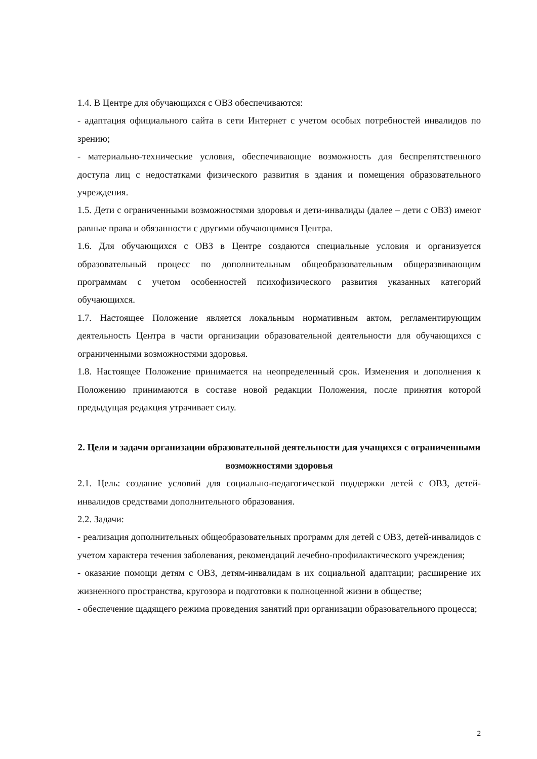1.4. В Центре для обучающихся с ОВЗ обеспечиваются:
- адаптация официального сайта в сети Интернет с учетом особых потребностей инвалидов по зрению;
- материально-технические условия, обеспечивающие возможность для беспрепятственного доступа лиц с недостатками физического развития в здания и помещения образовательного учреждения.
1.5. Дети с ограниченными возможностями здоровья и дети-инвалиды (далее – дети с ОВЗ) имеют равные права и обязанности с другими обучающимися Центра.
1.6. Для обучающихся с ОВЗ в Центре создаются специальные условия и организуется образовательный процесс по дополнительным общеобразовательным общеразвивающим программам с учетом особенностей психофизического развития указанных категорий обучающихся.
1.7. Настоящее Положение является локальным нормативным актом, регламентирующим деятельность Центра в части организации образовательной деятельности для обучающихся с ограниченными возможностями здоровья.
1.8. Настоящее Положение принимается на неопределенный срок. Изменения и дополнения к Положению принимаются в составе новой редакции Положения, после принятия которой предыдущая редакция утрачивает силу.
2. Цели и задачи организации образовательной деятельности для учащихся с ограниченными возможностями здоровья
2.1. Цель: создание условий для социально-педагогической поддержки детей с ОВЗ, детей-инвалидов средствами дополнительного образования.
2.2. Задачи:
- реализация дополнительных общеобразовательных программ для детей с ОВЗ, детей-инвалидов с учетом характера течения заболевания, рекомендаций лечебно-профилактического учреждения;
- оказание помощи детям с ОВЗ, детям-инвалидам в их социальной адаптации; расширение их жизненного пространства, кругозора и подготовки к полноценной жизни в обществе;
- обеспечение щадящего режима проведения занятий при организации образовательного процесса;
2